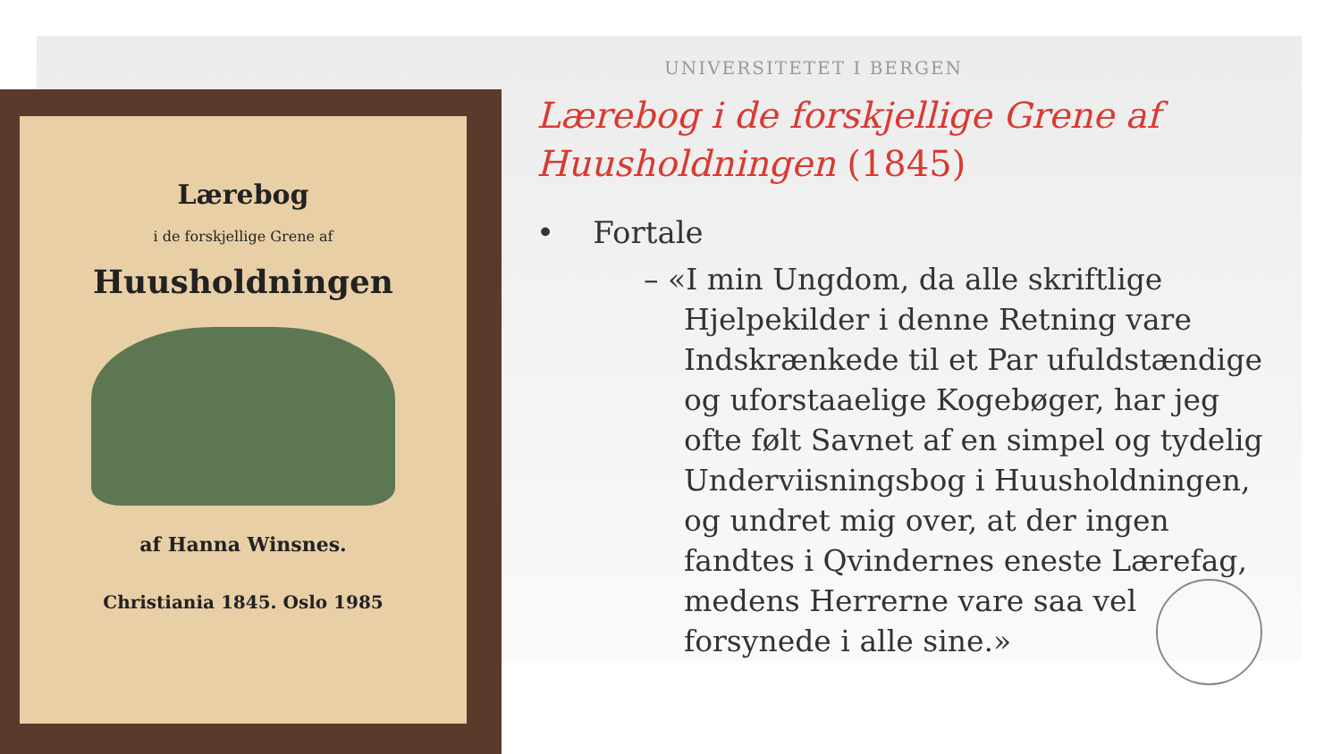Lærebog
i de forskjellige Grene af
Huusholdningen
af Hanna Winsnes.
Christiania 1845. Oslo 1985
UNIVERSITETET I BERGEN
Lærebog i de forskjellige Grene af Huusholdningen (1845)
• Fortale
– «I min Ungdom, da alle skriftlige Hjelpekilder i denne Retning vare Indskrænkede til et Par ufuldstændige og uforstaaelige Kogebøger, har jeg ofte følt Savnet af en simpel og tydelig Underviisningsbog i Huusholdningen, og undret mig over, at der ingen fandtes i Qvindernes eneste Lærefag, medens Herrerne vare saa vel forsynede i alle sine.»